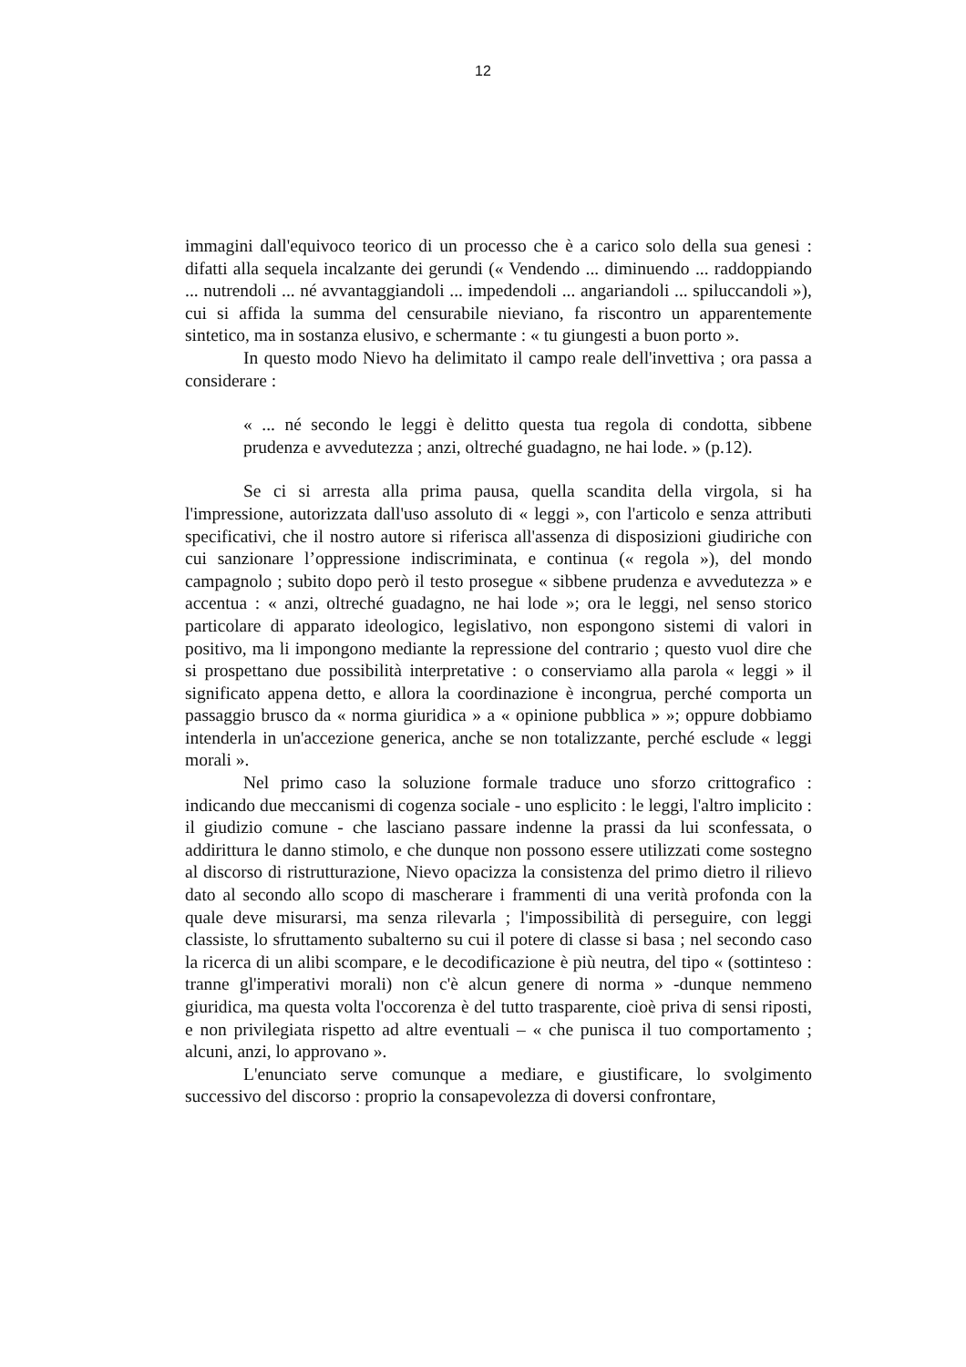12
immagini dall'equivoco teorico di un processo che è a carico solo della sua genesi : difatti alla sequela incalzante dei gerundi (« Vendendo ... diminuendo ... raddoppiando ... nutrendoli ... né avvantaggiandoli ... impedendoli ... angariandoli ... spiluccandoli »), cui si affida la summa del censurabile nieviano, fa riscontro un apparentemente sintetico, ma in sostanza elusivo, e schermante : « tu giungesti a buon porto ».
In questo modo Nievo ha delimitato il campo reale dell'invettiva ; ora passa a considerare :
« ... né secondo le leggi è delitto questa tua regola di condotta, sibbene prudenza e avvedutezza ; anzi, oltreché guadagno, ne hai lode. » (p.12).
Se ci si arresta alla prima pausa, quella scandita della virgola, si ha l'impressione, autorizzata dall'uso assoluto di « leggi », con l'articolo e senza attributi specificativi, che il nostro autore si riferisca all'assenza di disposizioni giudiriche con cui sanzionare l’oppressione indiscriminata, e continua (« regola »), del mondo campagnolo ; subito dopo però il testo prosegue « sibbene prudenza e avvedutezza » e accentua : « anzi, oltreché guadagno, ne hai lode »; ora le leggi, nel senso storico particolare di apparato ideologico, legislativo, non espongono sistemi di valori in positivo, ma li impongono mediante la repressione del contrario ; questo vuol dire che si prospettano due possibilità interpretative : o conserviamo alla parola « leggi » il significato appena detto, e allora la coordinazione è incongrua, perché comporta un passaggio brusco da « norma giuridica » a « opinione pubblica » »; oppure dobbiamo intenderla in un'accezione generica, anche se non totalizzante, perché esclude « leggi morali ».
Nel primo caso la soluzione formale traduce uno sforzo crittografico : indicando due meccanismi di cogenza sociale - uno esplicito : le leggi, l'altro implicito : il giudizio comune - che lasciano passare indenne la prassi da lui sconfessata, o addirittura le danno stimolo, e che dunque non possono essere utilizzati come sostegno al discorso di ristrutturazione, Nievo opacizza la consistenza del primo dietro il rilievo dato al secondo allo scopo di mascherare i frammenti di una verità profonda con la quale deve misurarsi, ma senza rilevarla ; l'impossibilità di perseguire, con leggi classiste, lo sfruttamento subalterno su cui il potere di classe si basa ; nel secondo caso la ricerca di un alibi scompare, e le decodificazione è più neutra, del tipo « (sottinteso : tranne gl'imperativi morali) non c'è alcun genere di norma » -dunque nemmeno giuridica, ma questa volta l'occorenza è del tutto trasparente, cioè priva di sensi riposti, e non privilegiata rispetto ad altre eventuali – « che punisca il tuo comportamento ; alcuni, anzi, lo approvano ».
L'enunciato serve comunque a mediare, e giustificare, lo svolgimento successivo del discorso : proprio la consapevolezza di doversi confrontare,